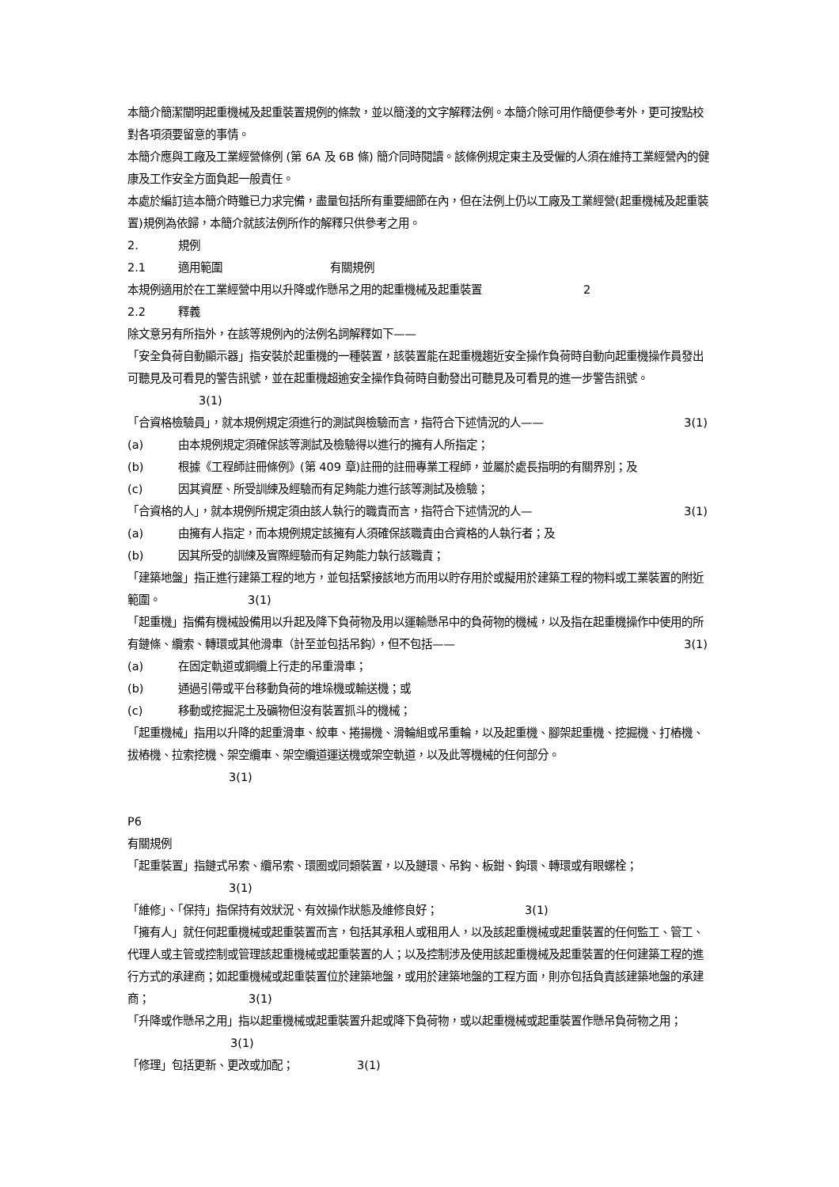本簡介簡潔闡明起重機械及起重裝置規例的條款，並以簡淺的文字解釋法例。本簡介除可用作簡便參考外，更可按點校對各項須要留意的事情。
本簡介應與工廠及工業經營條例 (第 6A 及 6B 條) 簡介同時閱讀。該條例規定東主及受僱的人須在維持工業經營內的健康及工作安全方面負起一般責任。
本處於編訂這本簡介時雖已力求完備，盡量包括所有重要細節在內，但在法例上仍以工廠及工業經營(起重機械及起重裝置)規例為依歸，本簡介就該法例所作的解釋只供參考之用。
2. 規例
2.1 適用範圍 有關規例
本規例適用於在工業經營中用以升降或作懸吊之用的起重機械及起重裝置 2
2.2 釋義
除文意另有所指外，在該等規例內的法例名詞解釋如下——
「安全負荷自動顯示器」指安裝於起重機的一種裝置，該裝置能在起重機趨近安全操作負荷時自動向起重機操作員發出可聽見及可看見的警告訊號，並在起重機超逾安全操作負荷時自動發出可聽見及可看見的進一步警告訊號。 3(1)
「合資格檢驗員」，就本規例規定須進行的測試與檢驗而言，指符合下述情況的人—— 3(1)
(a) 由本規例規定須確保該等測試及檢驗得以進行的擁有人所指定；
(b) 根據《工程師註冊條例》(第 409 章)註冊的註冊專業工程師，並屬於處長指明的有關界別；及
(c) 因其資歷、所受訓練及經驗而有足夠能力進行該等測試及檢驗；
「合資格的人」，就本規例所規定須由該人執行的職責而言，指符合下述情況的人— 3(1)
(a) 由擁有人指定，而本規例規定該擁有人須確保該職責由合資格的人執行者；及
(b) 因其所受的訓練及實際經驗而有足夠能力執行該職責；
「建築地盤」指正進行建築工程的地方，並包括緊接該地方而用以貯存用於或擬用於建築工程的物料或工業裝置的附近範圍。 3(1)
「起重機」指備有機械設備用以升起及降下負荷物及用以運輸懸吊中的負荷物的機械，以及指在起重機操作中使用的所有鏈條、纜索、轉環或其他滑車（計至並包括吊鈎），但不包括—— 3(1)
(a) 在固定軌道或鋼纜上行走的吊重滑車；
(b) 通過引帶或平台移動負荷的堆垛機或輸送機；或
(c) 移動或挖掘泥土及礦物但沒有裝置抓斗的機械；
「起重機械」指用以升降的起重滑車、絞車、捲揚機、滑輪組或吊重輪，以及起重機、腳架起重機、挖掘機、打樁機、拔樁機、拉索挖機、架空纜車、架空纜道運送機或架空軌道，以及此等機械的任何部分。
3(1)
P6
有關規例
「起重裝置」指鏈式吊索、纜吊索、環圈或同類裝置，以及鏈環、吊鈎、板鉗、鈎環、轉環或有眼螺栓；
3(1)
「維修」、「保持」指保持有效狀況、有效操作狀態及維修良好； 3(1)
「擁有人」就任何起重機械或起重裝置而言，包括其承租人或租用人，以及該起重機械或起重裝置的任何監工、管工、代理人或主管或控制或管理該起重機械或起重裝置的人；以及控制涉及使用該起重機械及起重裝置的任何建築工程的進行方式的承建商；如起重機械或起重裝置位於建築地盤，或用於建築地盤的工程方面，則亦包括負責該建築地盤的承建商； 3(1)
「升降或作懸吊之用」指以起重機械或起重裝置升起或降下負荷物，或以起重機械或起重裝置作懸吊負荷物之用； 3(1)
「修理」包括更新、更改或加配； 3(1)